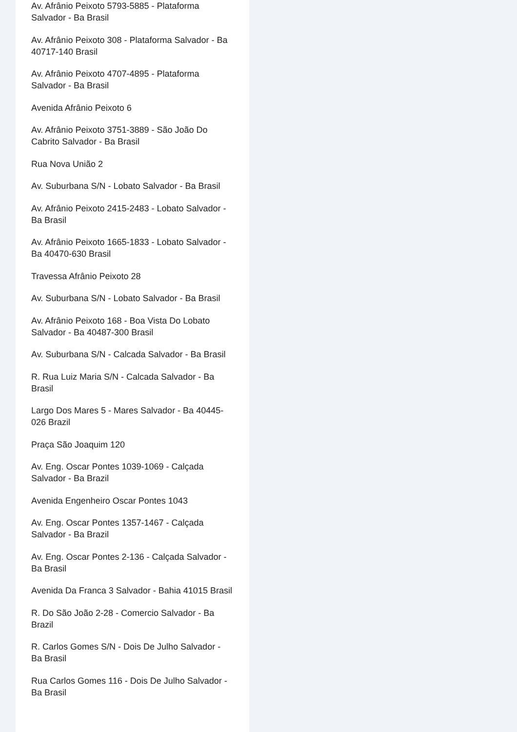Av. Afrânio Peixoto 5793-5885 - Plataforma Salvador - Ba Brasil
Av. Afrânio Peixoto 308 - Plataforma Salvador - Ba 40717-140 Brasil
Av. Afrânio Peixoto 4707-4895 - Plataforma Salvador - Ba Brasil
Avenida Afrânio Peixoto 6
Av. Afrânio Peixoto 3751-3889 - São João Do Cabrito Salvador - Ba Brasil
Rua Nova União 2
Av. Suburbana S/N - Lobato Salvador - Ba Brasil
Av. Afrânio Peixoto 2415-2483 - Lobato Salvador - Ba Brasil
Av. Afrânio Peixoto 1665-1833 - Lobato Salvador - Ba 40470-630 Brasil
Travessa Afrânio Peixoto 28
Av. Suburbana S/N - Lobato Salvador - Ba Brasil
Av. Afrânio Peixoto 168 - Boa Vista Do Lobato Salvador - Ba 40487-300 Brasil
Av. Suburbana S/N - Calcada Salvador - Ba Brasil
R. Rua Luiz Maria S/N - Calcada Salvador - Ba Brasil
Largo Dos Mares 5 - Mares Salvador - Ba 40445-026 Brazil
Praça São Joaquim 120
Av. Eng. Oscar Pontes 1039-1069 - Calçada Salvador - Ba Brazil
Avenida Engenheiro Oscar Pontes 1043
Av. Eng. Oscar Pontes 1357-1467 - Calçada Salvador - Ba Brazil
Av. Eng. Oscar Pontes 2-136 - Calçada Salvador - Ba Brasil
Avenida Da Franca 3 Salvador - Bahia 41015 Brasil
R. Do São João 2-28 - Comercio Salvador - Ba Brazil
R. Carlos Gomes S/N - Dois De Julho Salvador - Ba Brasil
Rua Carlos Gomes 116 - Dois De Julho Salvador - Ba Brasil